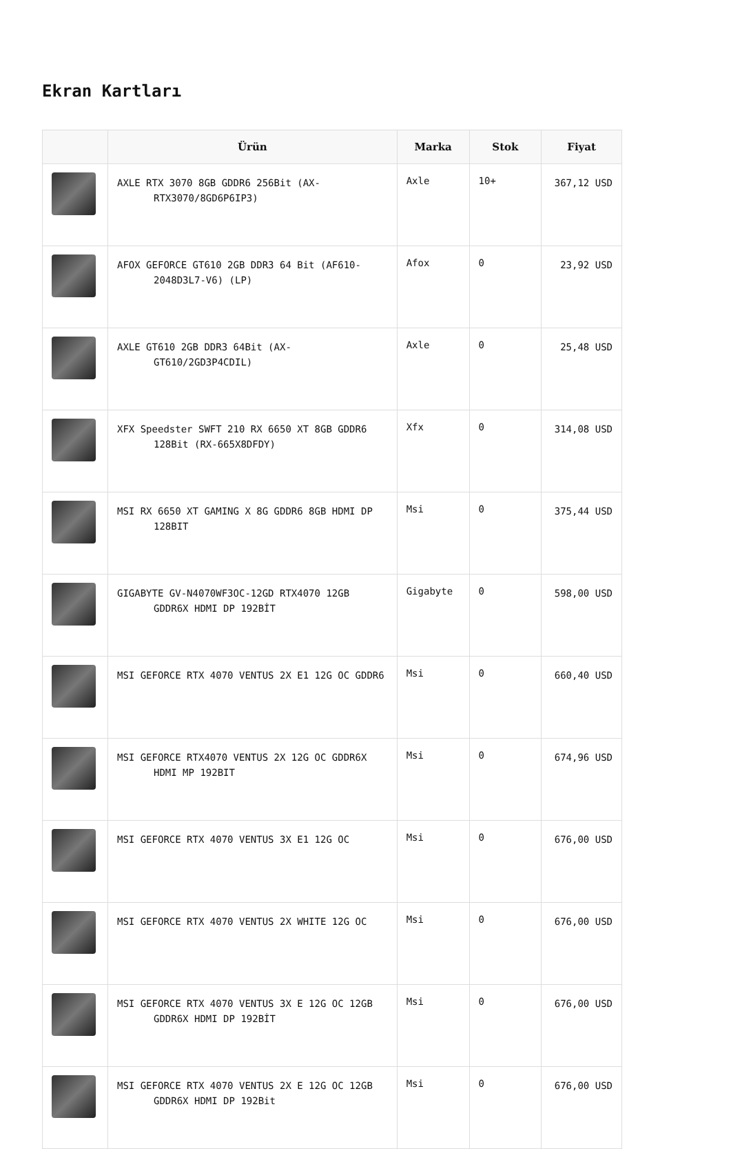Ekran Kartları
| | Ürün | Marka | Stok | Fiyat |
| --- | --- | --- | --- | --- |
| | AXLE RTX 3070 8GB GDDR6 256Bit (AX-RTX3070/8GD6P6IP3) | Axle | 10+ | 367,12 USD |
| | AFOX GEFORCE GT610 2GB DDR3 64 Bit (AF610-2048D3L7-V6) (LP) | Afox | 0 | 23,92 USD |
| | AXLE GT610 2GB DDR3 64Bit (AX-GT610/2GD3P4CDIL) | Axle | 0 | 25,48 USD |
| | XFX Speedster SWFT 210 RX 6650 XT 8GB GDDR6 128Bit (RX-665X8DFDY) | Xfx | 0 | 314,08 USD |
| | MSI RX 6650 XT GAMING X 8G GDDR6 8GB HDMI DP 128BIT | Msi | 0 | 375,44 USD |
| | GIGABYTE GV-N4070WF3OC-12GD RTX4070 12GB GDDR6X HDMI DP 192BİT | Gigabyte | 0 | 598,00 USD |
| | MSI GEFORCE RTX 4070 VENTUS 2X E1 12G OC GDDR6 | Msi | 0 | 660,40 USD |
| | MSI GEFORCE RTX4070 VENTUS 2X 12G OC GDDR6X HDMI MP 192BIT | Msi | 0 | 674,96 USD |
| | MSI GEFORCE RTX 4070 VENTUS 3X E1 12G OC | Msi | 0 | 676,00 USD |
| | MSI GEFORCE RTX 4070 VENTUS 2X WHITE 12G OC | Msi | 0 | 676,00 USD |
| | MSI GEFORCE RTX 4070 VENTUS 3X E 12G OC 12GB GDDR6X HDMI DP 192BİT | Msi | 0 | 676,00 USD |
| | MSI GEFORCE RTX 4070 VENTUS 2X E 12G OC 12GB GDDR6X HDMI DP 192Bit | Msi | 0 | 676,00 USD |